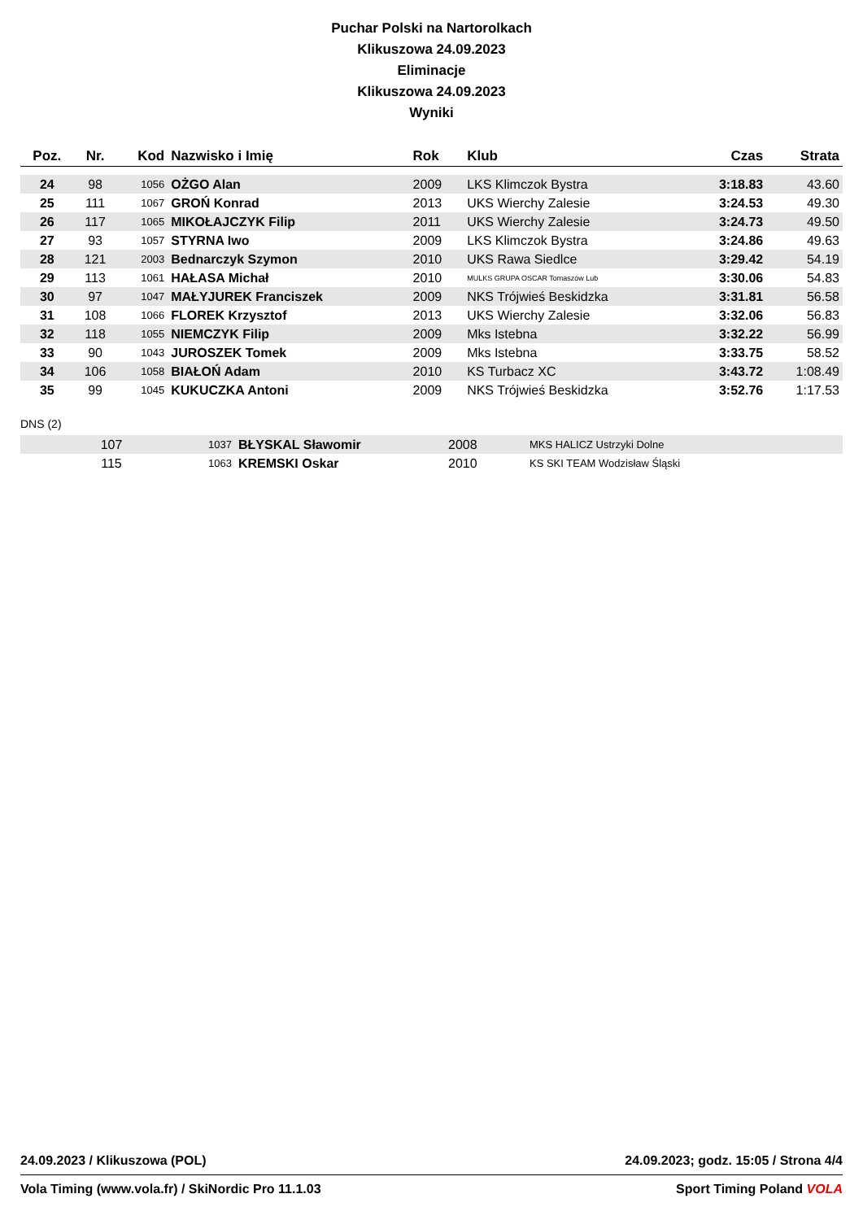Puchar Polski na Nartorolkach
Klikuszowa 24.09.2023
Eliminacje
Klikuszowa 24.09.2023
Wyniki
| Poz. | Nr. | Kod | Nazwisko i Imię | Rok | Klub | Czas | Strata |
| --- | --- | --- | --- | --- | --- | --- | --- |
| 24 | 98 | 1056 | OŻGO Alan | 2009 | LKS Klimczok Bystra | 3:18.83 | 43.60 |
| 25 | 111 | 1067 | GROŃ Konrad | 2013 | UKS Wierchy Zalesie | 3:24.53 | 49.30 |
| 26 | 117 | 1065 | MIKOŁAJCZYK Filip | 2011 | UKS Wierchy Zalesie | 3:24.73 | 49.50 |
| 27 | 93 | 1057 | STYRNA Iwo | 2009 | LKS Klimczok Bystra | 3:24.86 | 49.63 |
| 28 | 121 | 2003 | Bednarczyk Szymon | 2010 | UKS Rawa Siedlce | 3:29.42 | 54.19 |
| 29 | 113 | 1061 | HAŁASA Michał | 2010 | MULKS GRUPA OSCAR Tomaszów Lub | 3:30.06 | 54.83 |
| 30 | 97 | 1047 | MAŁYJUREK Franciszek | 2009 | NKS Trójwieś Beskidzka | 3:31.81 | 56.58 |
| 31 | 108 | 1066 | FLOREK Krzysztof | 2013 | UKS Wierchy Zalesie | 3:32.06 | 56.83 |
| 32 | 118 | 1055 | NIEMCZYK Filip | 2009 | Mks Istebna | 3:32.22 | 56.99 |
| 33 | 90 | 1043 | JUROSZEK Tomek | 2009 | Mks Istebna | 3:33.75 | 58.52 |
| 34 | 106 | 1058 | BIAŁOŃ Adam | 2010 | KS Turbacz XC | 3:43.72 | 1:08.49 |
| 35 | 99 | 1045 | KUKUCZKA Antoni | 2009 | NKS Trójwieś Beskidzka | 3:52.76 | 1:17.53 |
DNS (2)
| | 107 | 1037 | BŁYSKAL Sławomir | 2008 | MKS HALICZ Ustrzyki Dolne | | |
| | 115 | 1063 | KREMSKI Oskar | 2010 | KS SKI TEAM Wodzisław Śląski | | |
24.09.2023 / Klikuszowa (POL) 24.09.2023; godz. 15:05 / Strona 4/4
Vola Timing (www.vola.fr) / SkiNordic Pro 11.1.03 Sport Timing Poland VOLA